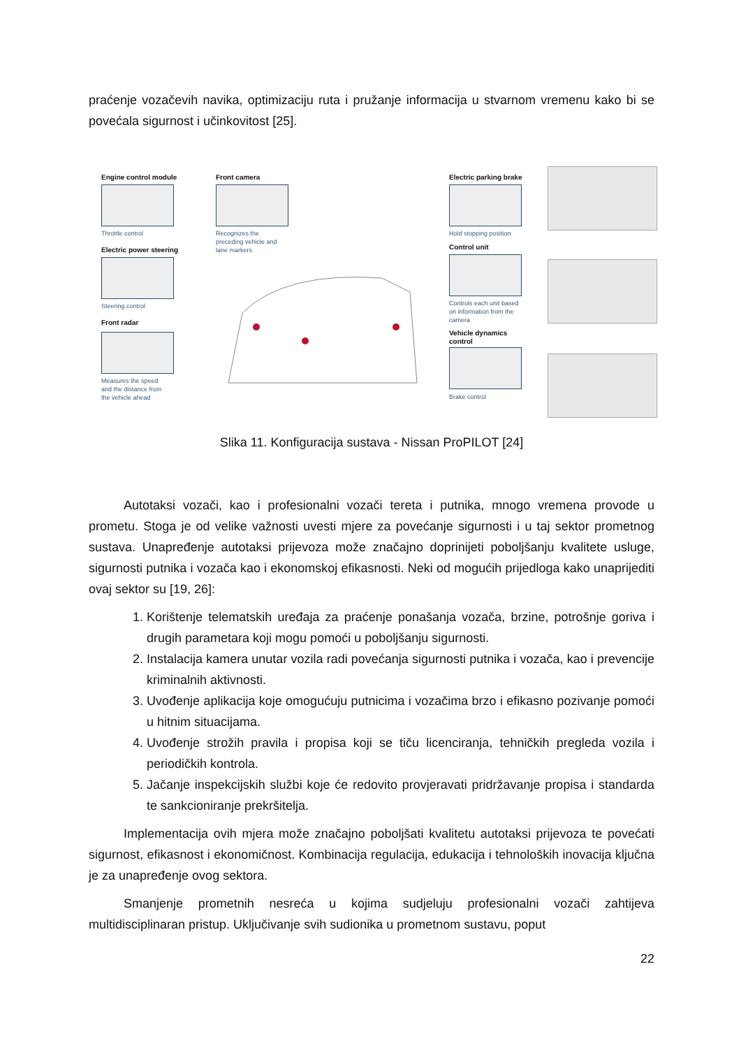praćenje vozačevih navika, optimizaciju ruta i pružanje informacija u stvarnom vremenu kako bi se povećala sigurnost i učinkovitost [25].
Engine control module
Throttle control
Electric power steering
Steering control
Front radar
Measures the speed
and the distance from
the vehicle ahead
Front camera
Recognizes the
preceding vehicle and
lane markers
Electric parking brake
Hold stopping position
Control unit
Controls each unit based
on information from the
camera
Vehicle dynamics
control
Brake control
Slika 11. Konfiguracija sustava - Nissan ProPILOT [24]
Autotaksi vozači, kao i profesionalni vozači tereta i putnika, mnogo vremena provode u prometu. Stoga je od velike važnosti uvesti mjere za povećanje sigurnosti i u taj sektor prometnog sustava. Unapređenje autotaksi prijevoza može značajno doprinijeti poboljšanju kvalitete usluge, sigurnosti putnika i vozača kao i ekonomskoj efikasnosti. Neki od mogućih prijedloga kako unaprijediti ovaj sektor su [19, 26]:
1. Korištenje telematskih uređaja za praćenje ponašanja vozača, brzine, potrošnje goriva i drugih parametara koji mogu pomoći u poboljšanju sigurnosti.
2. Instalacija kamera unutar vozila radi povećanja sigurnosti putnika i vozača, kao i prevencije kriminalnih aktivnosti.
3. Uvođenje aplikacija koje omogućuju putnicima i vozačima brzo i efikasno pozivanje pomoći u hitnim situacijama.
4. Uvođenje strožih pravila i propisa koji se tiču licenciranja, tehničkih pregleda vozila i periodičkih kontrola.
5. Jačanje inspekcijskih službi koje će redovito provjeravati pridržavanje propisa i standarda te sankcioniranje prekršitelja.
Implementacija ovih mjera može značajno poboljšati kvalitetu autotaksi prijevoza te povećati sigurnost, efikasnost i ekonomičnost. Kombinacija regulacija, edukacija i tehnoloških inovacija ključna je za unapređenje ovog sektora.
Smanjenje prometnih nesreća u kojima sudjeluju profesionalni vozači zahtijeva multidisciplinaran pristup. Uključivanje svih sudionika u prometnom sustavu, poput
22